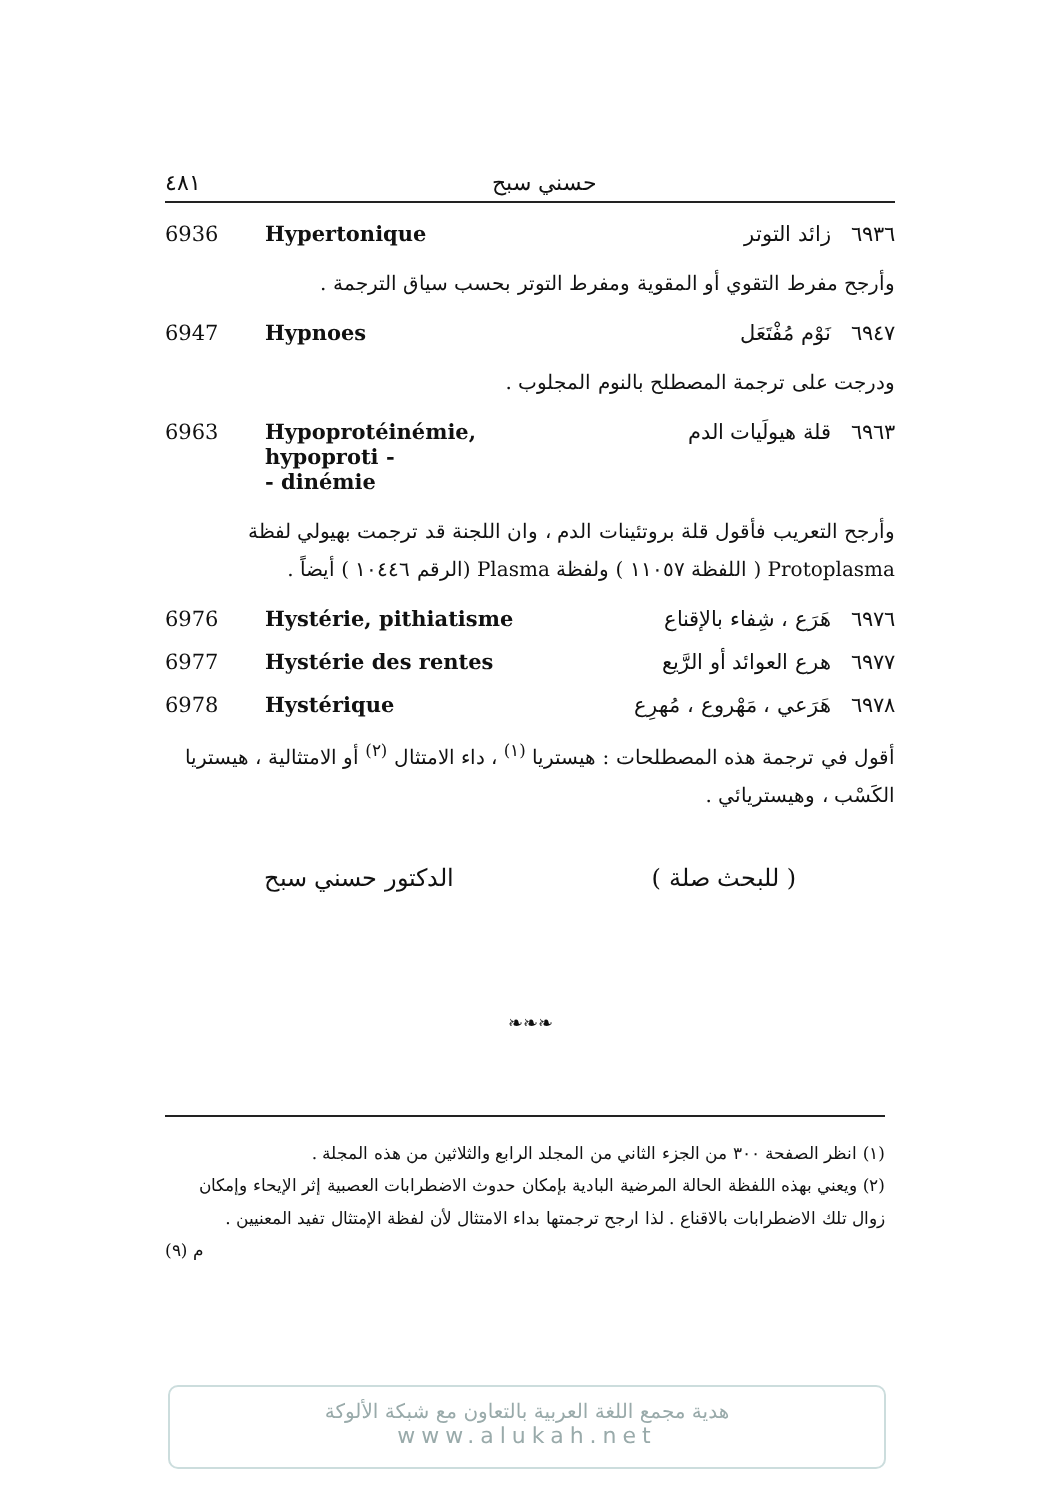حسني سبح ٤٨١
6936 Hypertonique ٦٩٣٦ زائد التوتر
وأرجح مفرط التقوي أو المقوية ومفرط التوتر بحسب سياق الترجمة .
6947 Hypnoes ٦٩٤٧ نَوْم مُفْتَعَل
ودرجت على ترجمة المصطلح بالنوم المجلوب .
6963 Hypoprotéinémie, hypoproti -
- dinémie ٦٩٦٣ قلة هيولَيات الدم
وأرجح التعريب فأقول قلة بروتئينات الدم ، وان اللجنة قد ترجمت بهيولي لفظة Protoplasma ( اللفظة ١١٠٥٧ ) ولفظة Plasma (الرقم ١٠٤٤٦ ) أيضاً .
6976 Hystérie, pithiatisme ٦٩٧٦ هَرَع ، شِفاء بالإقناع
6977 Hystérie des rentes ٦٩٧٧ هرع العوائد أو الرَّيع
6978 Hystérique ٦٩٧٨ هَرَعي ، مَهْروع ، مُهرِع
أقول في ترجمة هذه المصطلحات : هيستريا <sup>(١)</sup> ، داء الامتثال <sup>(٢)</sup> أو الامتثالية ، هيستريا الكَسْب ، وهيستريائي .
( للبحث صلة ) الدكتور حسني سبح
❧❧❧
(١) انظر الصفحة ٣٠٠ من الجزء الثاني من المجلد الرابع والثلاثين من هذه المجلة .
(٢) ويعني بهذه اللفظة الحالة المرضية البادية بإمكان حدوث الاضطرابات العصبية إثر الإيحاء وإمكان زوال تلك الاضطرابات بالاقناع . لذا ارجح ترجمتها بداء الامتثال لأن لفظة الإمتثال تفيد المعنيين .
م (٩)
هدية مجمع اللغة العربية بالتعاون مع شبكة الألوكة
www.alukah.net